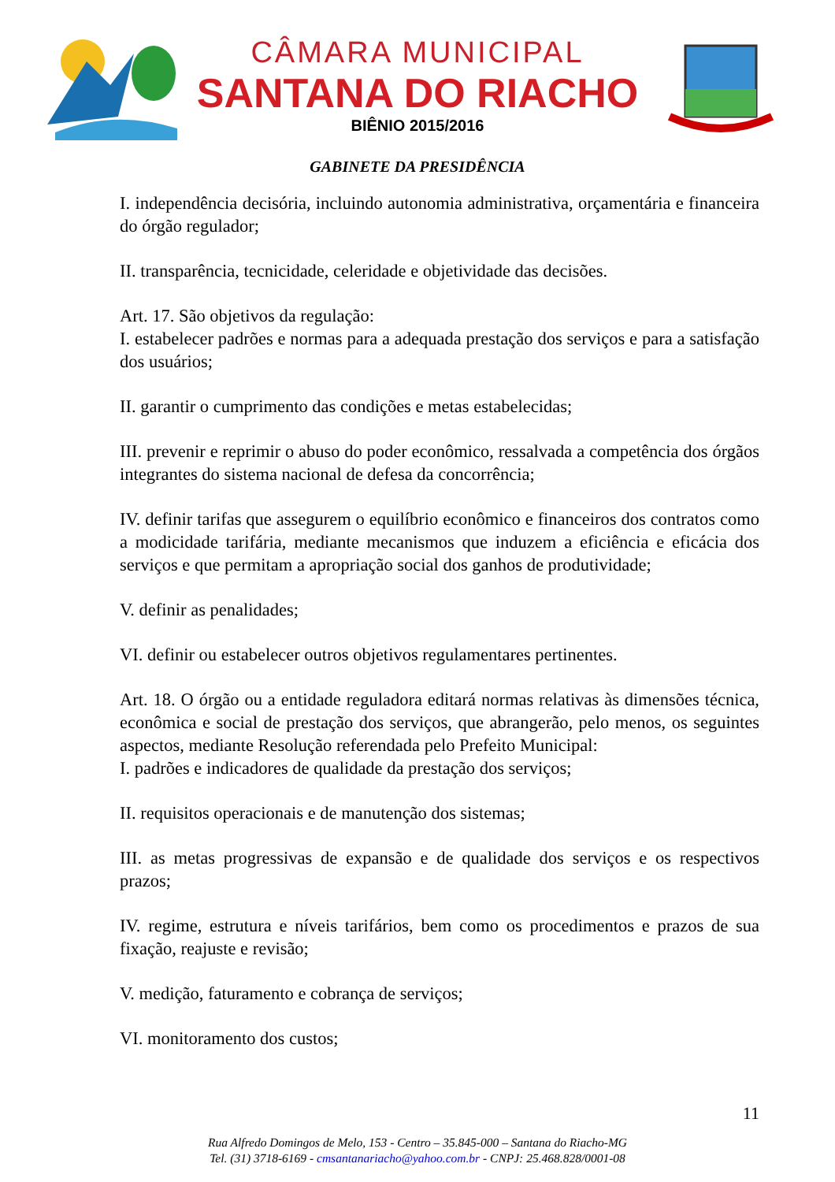CÂMARA MUNICIPAL
SANTANA DO RIACHO
BIÊNIO 2015/2016
GABINETE DA PRESIDÊNCIA
I. independência decisória, incluindo autonomia administrativa, orçamentária e financeira do órgão regulador;
II. transparência, tecnicidade, celeridade e objetividade das decisões.
Art. 17. São objetivos da regulação:
I. estabelecer padrões e normas para a adequada prestação dos serviços e para a satisfação dos usuários;
II. garantir o cumprimento das condições e metas estabelecidas;
III. prevenir e reprimir o abuso do poder econômico, ressalvada a competência dos órgãos integrantes do sistema nacional de defesa da concorrência;
IV. definir tarifas que assegurem o equilíbrio econômico e financeiros dos contratos como a modicidade tarifária, mediante mecanismos que induzem a eficiência e eficácia dos serviços e que permitam a apropriação social dos ganhos de produtividade;
V. definir as penalidades;
VI. definir ou estabelecer outros objetivos regulamentares pertinentes.
Art. 18. O órgão ou a entidade reguladora editará normas relativas às dimensões técnica, econômica e social de prestação dos serviços, que abrangerão, pelo menos, os seguintes aspectos, mediante Resolução referendada pelo Prefeito Municipal:
I. padrões e indicadores de qualidade da prestação dos serviços;
II. requisitos operacionais e de manutenção dos sistemas;
III. as metas progressivas de expansão e de qualidade dos serviços e os respectivos prazos;
IV. regime, estrutura e níveis tarifários, bem como os procedimentos e prazos de sua fixação, reajuste e revisão;
V. medição, faturamento e cobrança de serviços;
VI. monitoramento dos custos;
11
Rua Alfredo Domingos de Melo, 153 - Centro – 35.845-000 – Santana do Riacho-MG
Tel. (31) 3718-6169 - cmsantanariacho@yahoo.com.br - CNPJ: 25.468.828/0001-08